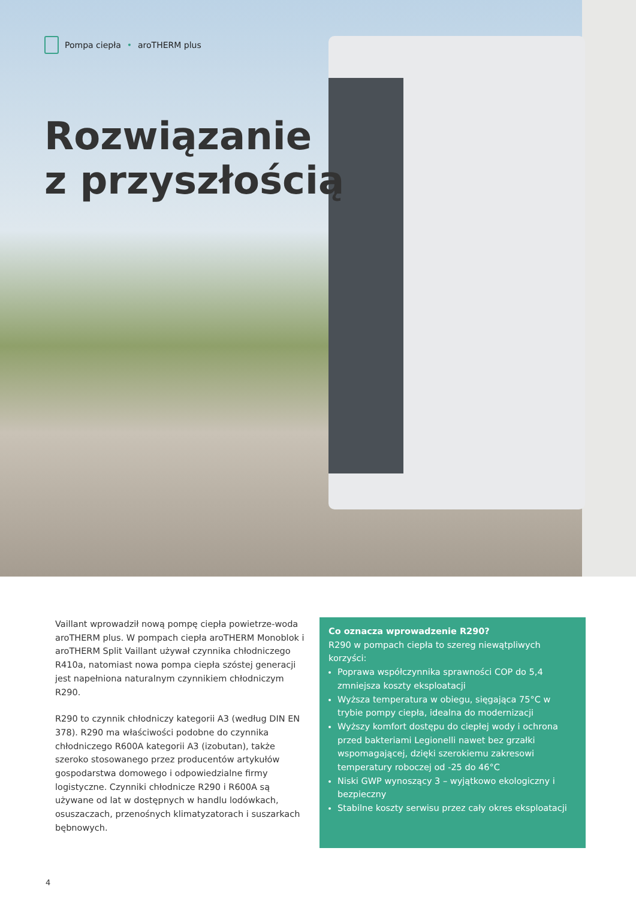Pompa ciepła • aroTHERM plus
Rozwiązanie
z przyszłością
Vaillant wprowadził nową pompę ciepła powietrze-woda aroTHERM plus. W pompach ciepła aroTHERM Monoblok i aroTHERM Split Vaillant używał czynnika chłodniczego R410a, natomiast nowa pompa ciepła szóstej generacji jest napełniona naturalnym czynnikiem chłodniczym R290.
R290 to czynnik chłodniczy kategorii A3 (według DIN EN 378). R290 ma właściwości podobne do czynnika chłodniczego R600A kategorii A3 (izobutan), także szeroko stosowanego przez producentów artykułów gospodarstwa domowego i odpowiedzialne firmy logistyczne. Czynniki chłodnicze R290 i R600A są używane od lat w dostępnych w handlu lodówkach, osuszaczach, przenośnych klimatyzatorach i suszarkach bębnowych.
Co oznacza wprowadzenie R290?
R290 w pompach ciepła to szereg niewątpliwych korzyści:
Poprawa współczynnika sprawności COP do 5,4 zmniejsza koszty eksploatacji
Wyższa temperatura w obiegu, sięgająca 75°C w trybie pompy ciepła, idealna do modernizacji
Wyższy komfort dostępu do ciepłej wody i ochrona przed bakteriami Legionelli nawet bez grzałki wspomagającej, dzięki szerokiemu zakresowi temperatury roboczej od -25 do 46°C
Niski GWP wynoszący 3 – wyjątkowo ekologiczny i bezpieczny
Stabilne koszty serwisu przez cały okres eksploatacji
4